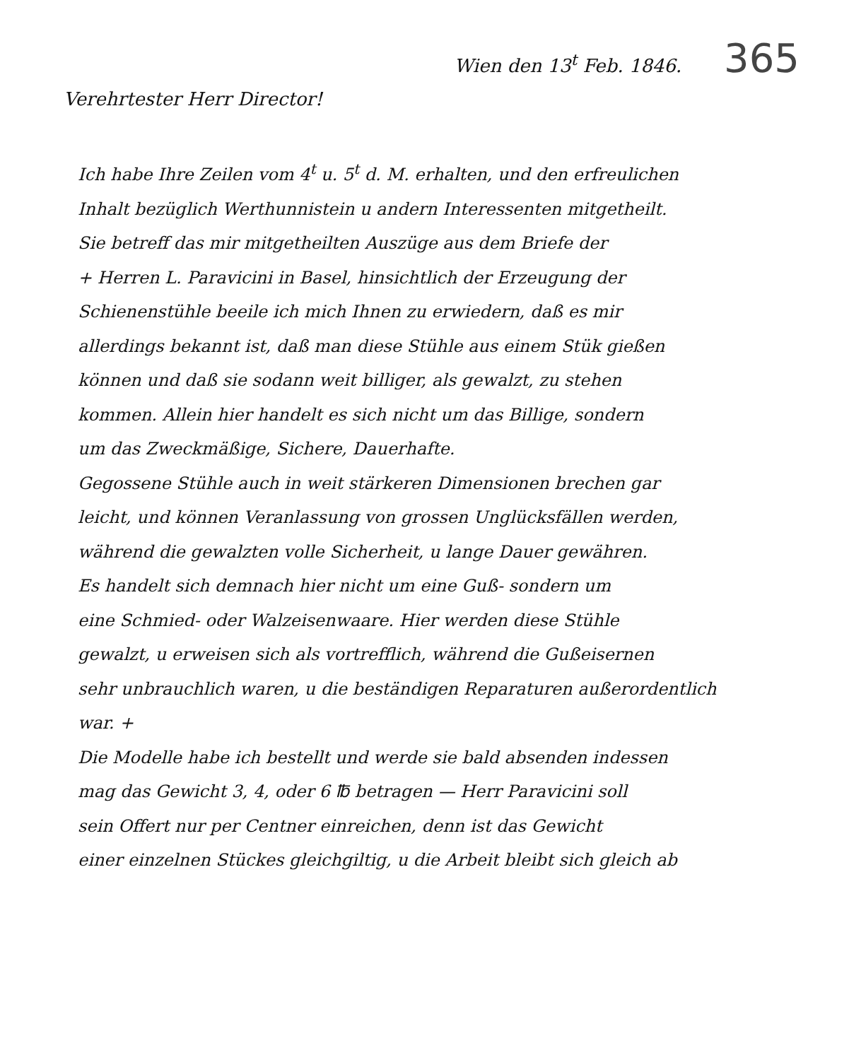Wien den 13<sup>t</sup> Feb. 1846. 365
Verehrtester Herr Director!
Ich habe Ihre Zeilen vom 4<sup>t</sup> u. 5<sup>t</sup> d. M. erhalten, und den erfreulichen
Inhalt bezüglich Werthunnistein u andern Interessenten mitgetheilt.
Sie betreff das mir mitgetheilten Auszüge aus dem Briefe der
+ Herren L. Paravicini in Basel, hinsichtlich der Erzeugung der
Schienenstühle beeile ich mich Ihnen zu erwiedern, daß es mir
allerdings bekannt ist, daß man diese Stühle aus einem Stük gießen
können und daß sie sodann weit billiger, als gewalzt, zu stehen
kommen. Allein hier handelt es sich nicht um das Billige, sondern
um das Zweckmäßige, Sichere, Dauerhafte.
Gegossene Stühle auch in weit stärkeren Dimensionen brechen gar
leicht, und können Veranlassung von grossen Unglücksfällen werden,
während die gewalzten volle Sicherheit, u lange Dauer gewähren.
Es handelt sich demnach hier nicht um eine Guß- sondern um
eine Schmied- oder Walzeisenwaare. Hier werden diese Stühle
gewalzt, u erweisen sich als vortrefflich, während die Gußeisernen
sehr unbrauchlich waren, u die beständigen Reparaturen außerordentlich
war. +
Die Modelle habe ich bestellt und werde sie bald absenden indessen
mag das Gewicht 3, 4, oder 6 ℔ betragen — Herr Paravicini soll
sein Offert nur per Centner einreichen, denn ist das Gewicht
einer einzelnen Stückes gleichgiltig, u die Arbeit bleibt sich gleich ab